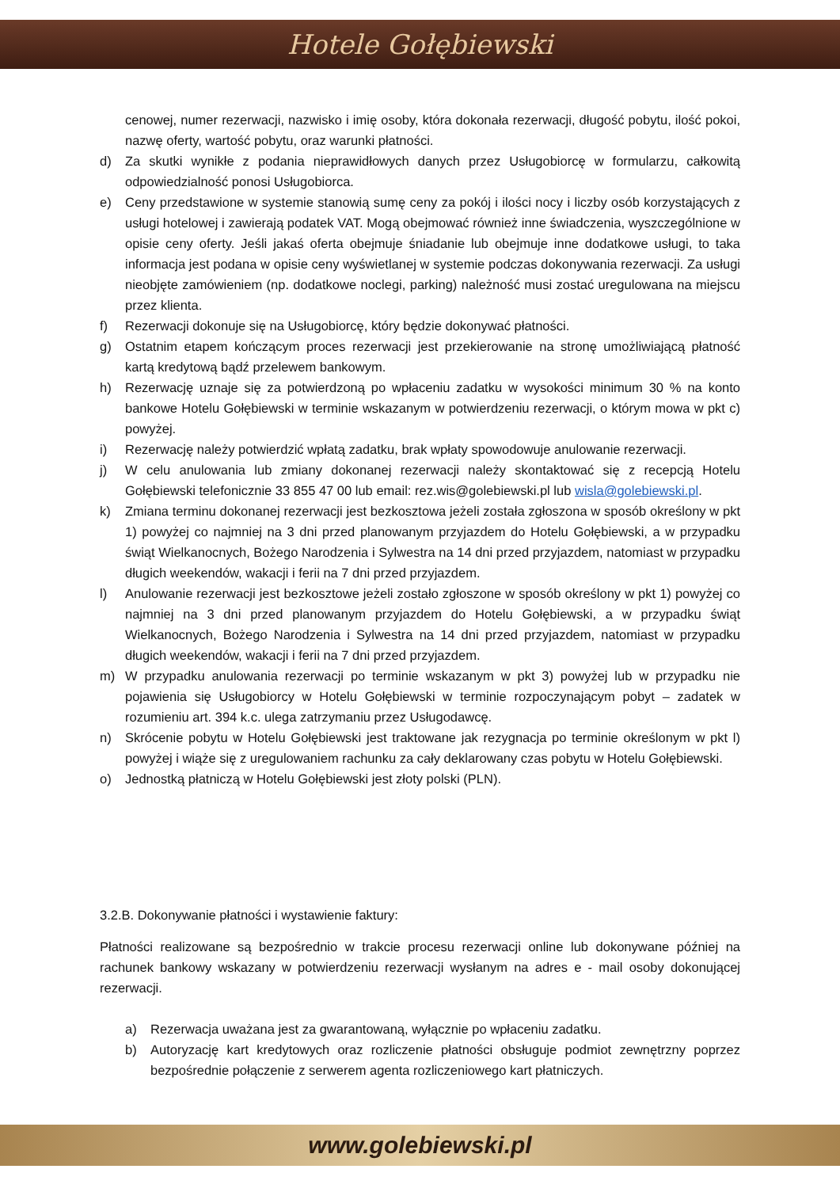Hotele Gołębiewski
cenowej, numer rezerwacji, nazwisko i imię osoby, która dokonała rezerwacji, długość pobytu, ilość pokoi, nazwę oferty, wartość pobytu, oraz warunki płatności.
d) Za skutki wynikłe z podania nieprawidłowych danych przez Usługobiorcę w formularzu, całkowitą odpowiedzialność ponosi Usługobiorca.
e) Ceny przedstawione w systemie stanowią sumę ceny za pokój i ilości nocy i liczby osób korzystających z usługi hotelowej i zawierają podatek VAT. Mogą obejmować również inne świadczenia, wyszczególnione w opisie ceny oferty. Jeśli jakaś oferta obejmuje śniadanie lub obejmuje inne dodatkowe usługi, to taka informacja jest podana w opisie ceny wyświetlanej w systemie podczas dokonywania rezerwacji. Za usługi nieobjęte zamówieniem (np. dodatkowe noclegi, parking) należność musi zostać uregulowana na miejscu przez klienta.
f) Rezerwacji dokonuje się na Usługobiorcę, który będzie dokonywać płatności.
g) Ostatnim etapem kończącym proces rezerwacji jest przekierowanie na stronę umożliwiającą płatność kartą kredytową bądź przelewem bankowym.
h) Rezerwację uznaje się za potwierdzoną po wpłaceniu zadatku w wysokości minimum 30 % na konto bankowe Hotelu Gołębiewski w terminie wskazanym w potwierdzeniu rezerwacji, o którym mowa w pkt c) powyżej.
i) Rezerwację należy potwierdzić wpłatą zadatku, brak wpłaty spowodowuje anulowanie rezerwacji.
j) W celu anulowania lub zmiany dokonanej rezerwacji należy skontaktować się z recepcją Hotelu Gołębiewski telefonicznie 33 855 47 00 lub email: rez.wis@golebiewski.pl lub wisla@golebiewski.pl.
k) Zmiana terminu dokonanej rezerwacji jest bezkosztowa jeżeli została zgłoszona w sposób określony w pkt 1) powyżej co najmniej na 3 dni przed planowanym przyjazdem do Hotelu Gołębiewski, a w przypadku świąt Wielkanocnych, Bożego Narodzenia i Sylwestra na 14 dni przed przyjazdem, natomiast w przypadku długich weekendów, wakacji i ferii na 7 dni przed przyjazdem.
l) Anulowanie rezerwacji jest bezkosztowe jeżeli zostało zgłoszone w sposób określony w pkt 1) powyżej co najmniej na 3 dni przed planowanym przyjazdem do Hotelu Gołębiewski, a w przypadku świąt Wielkanocnych, Bożego Narodzenia i Sylwestra na 14 dni przed przyjazdem, natomiast w przypadku długich weekendów, wakacji i ferii na 7 dni przed przyjazdem.
m) W przypadku anulowania rezerwacji po terminie wskazanym w pkt 3) powyżej lub w przypadku nie pojawienia się Usługobiorcy w Hotelu Gołębiewski w terminie rozpoczynającym pobyt – zadatek w rozumieniu art. 394 k.c. ulega zatrzymaniu przez Usługodawcę.
n) Skrócenie pobytu w Hotelu Gołębiewski jest traktowane jak rezygnacja po terminie określonym w pkt l) powyżej i wiąże się z uregulowaniem rachunku za cały deklarowany czas pobytu w Hotelu Gołębiewski.
o) Jednostką płatniczą w Hotelu Gołębiewski jest złoty polski (PLN).
3.2.B. Dokonywanie płatności i wystawienie faktury:
Płatności realizowane są bezpośrednio w trakcie procesu rezerwacji online lub dokonywane później na rachunek bankowy wskazany w potwierdzeniu rezerwacji wysłanym na adres e - mail osoby dokonującej rezerwacji.
a) Rezerwacja uważana jest za gwarantowaną, wyłącznie po wpłaceniu zadatku.
b) Autoryzację kart kredytowych oraz rozliczenie płatności obsługuje podmiot zewnętrzny poprzez bezpośrednie połączenie z serwerem agenta rozliczeniowego kart płatniczych.
www.golebiewski.pl